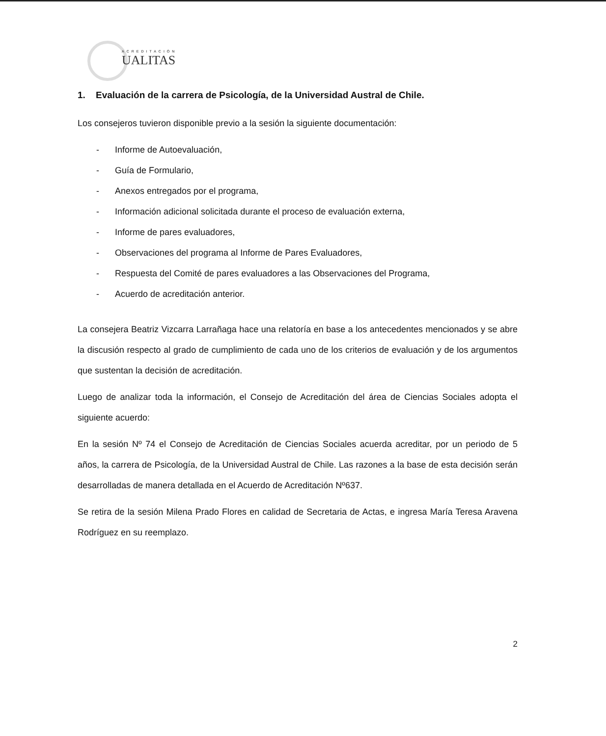ACREDITACIÓN
UALITAS
1. Evaluación de la carrera de Psicología, de la Universidad Austral de Chile.
Los consejeros tuvieron disponible previo a la sesión la siguiente documentación:
- Informe de Autoevaluación,
- Guía de Formulario,
- Anexos entregados por el programa,
- Información adicional solicitada durante el proceso de evaluación externa,
- Informe de pares evaluadores,
- Observaciones del programa al Informe de Pares Evaluadores,
- Respuesta del Comité de pares evaluadores a las Observaciones del Programa,
- Acuerdo de acreditación anterior.
La consejera Beatriz Vizcarra Larrañaga hace una relatoría en base a los antecedentes mencionados y se abre la discusión respecto al grado de cumplimiento de cada uno de los criterios de evaluación y de los argumentos que sustentan la decisión de acreditación.
Luego de analizar toda la información, el Consejo de Acreditación del área de Ciencias Sociales adopta el siguiente acuerdo:
En la sesión Nº 74 el Consejo de Acreditación de Ciencias Sociales acuerda acreditar, por un periodo de 5 años, la carrera de Psicología, de la Universidad Austral de Chile. Las razones a la base de esta decisión serán desarrolladas de manera detallada en el Acuerdo de Acreditación Nº637.
Se retira de la sesión Milena Prado Flores en calidad de Secretaria de Actas, e ingresa María Teresa Aravena Rodríguez en su reemplazo.
2